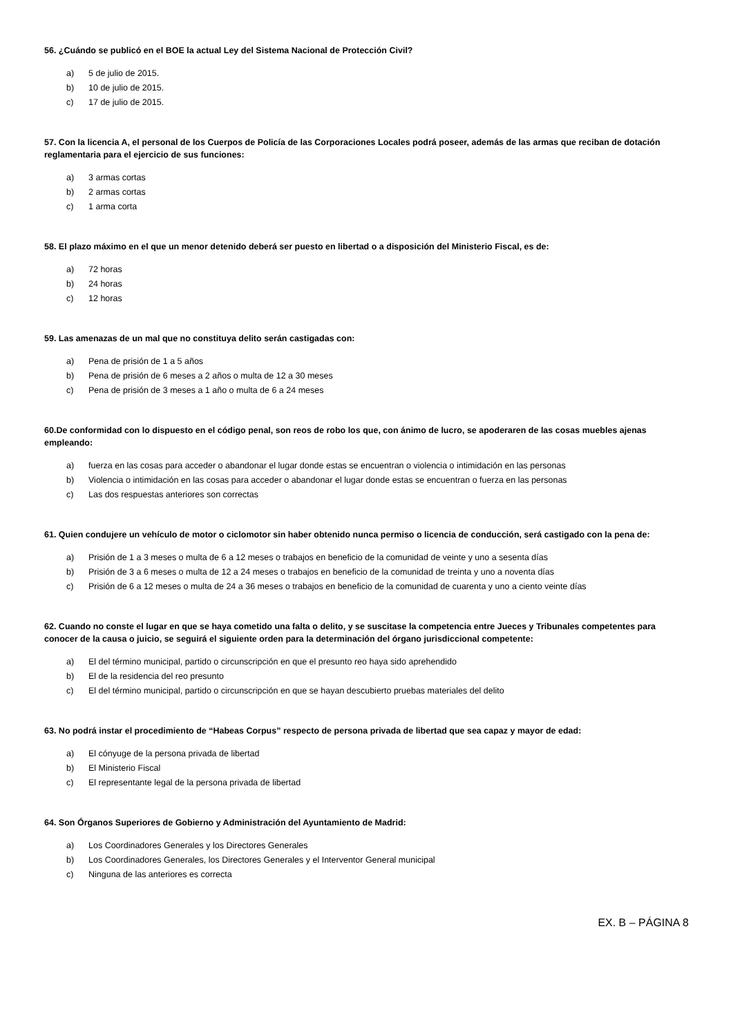56. ¿Cuándo se publicó en el BOE la actual Ley del Sistema Nacional de Protección Civil?
a) 5 de julio de 2015.
b) 10 de julio de 2015.
c) 17 de julio de 2015.
57. Con la licencia A, el personal de los Cuerpos de Policía de las Corporaciones Locales podrá poseer, además de las armas que reciban de dotación reglamentaria para el ejercicio de sus funciones:
a) 3 armas cortas
b) 2 armas cortas
c) 1 arma corta
58. El plazo máximo en el que un menor detenido deberá ser puesto en libertad o a disposición del Ministerio Fiscal, es de:
a) 72 horas
b) 24 horas
c) 12 horas
59. Las amenazas de un mal que no constituya delito serán castigadas con:
a) Pena de prisión de 1 a 5 años
b) Pena de prisión de 6 meses a 2 años o multa de 12 a 30 meses
c) Pena de prisión de 3 meses a 1 año o multa de 6 a 24 meses
60.De conformidad con lo dispuesto en el código penal, son reos de robo los que, con ánimo de lucro, se apoderaren de las cosas muebles ajenas empleando:
a) fuerza en las cosas para acceder o abandonar el lugar donde estas se encuentran o violencia o intimidación en las personas
b) Violencia o intimidación en las cosas para acceder o abandonar el lugar donde estas se encuentran o fuerza en las personas
c) Las dos respuestas anteriores son correctas
61. Quien condujere un vehículo de motor o ciclomotor sin haber obtenido nunca permiso o licencia de conducción, será castigado con la pena de:
a) Prisión de 1 a 3 meses o multa de 6 a 12 meses o trabajos en beneficio de la comunidad de veinte y uno a sesenta días
b) Prisión de 3 a 6 meses o multa de 12 a 24 meses o trabajos en beneficio de la comunidad de treinta y uno a noventa días
c) Prisión de 6 a 12 meses o multa de 24 a 36 meses o trabajos en beneficio de la comunidad de cuarenta y uno a ciento veinte días
62. Cuando no conste el lugar en que se haya cometido una falta o delito, y se suscitase la competencia entre Jueces y Tribunales competentes para conocer de la causa o juicio, se seguirá el siguiente orden para la determinación del órgano jurisdiccional competente:
a) El del término municipal, partido o circunscripción en que el presunto reo haya sido aprehendido
b) El de la residencia del reo presunto
c) El del término municipal, partido o circunscripción en que se hayan descubierto pruebas materiales del delito
63. No podrá instar el procedimiento de “Habeas Corpus” respecto de persona privada de libertad que sea capaz y mayor de edad:
a) El cónyuge de la persona privada de libertad
b) El Ministerio Fiscal
c) El representante legal de la persona privada de libertad
64. Son Órganos Superiores de Gobierno y Administración del Ayuntamiento de Madrid:
a) Los Coordinadores Generales y los Directores Generales
b) Los Coordinadores Generales, los Directores Generales y el Interventor General municipal
c) Ninguna de las anteriores es correcta
EX. B – PÁGINA 8